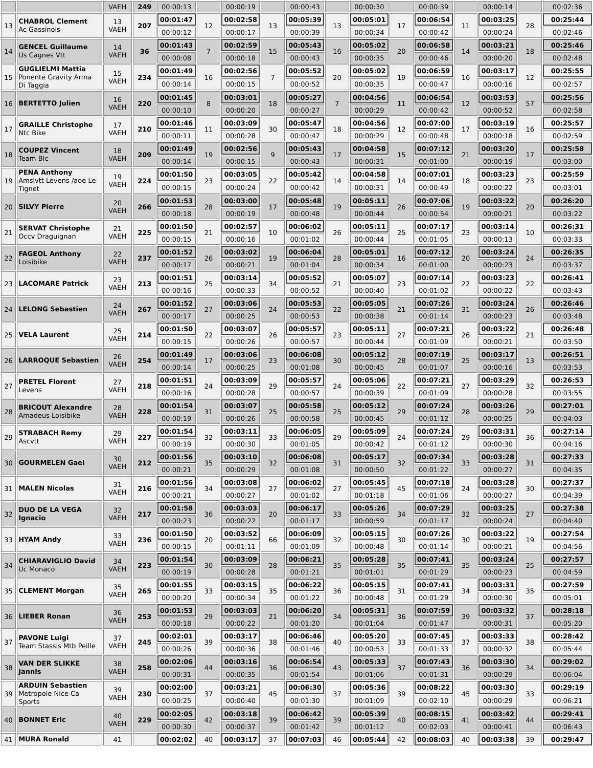| | | VAEH | 249 | 00:00:13 | | 00:00:19 | | 00:00:43 | | 00:00:30 | | 00:00:39 | | 00:00:14 | | 00:02:36 |
| 13 | CHABROL Clement Ac Gassinois | 13 VAEH | 207 | 00:01:47 | 12 | 00:02:58 | 13 | 00:05:39 | 13 | 00:05:01 | 17 | 00:06:54 | 11 | 00:03:25 | 28 | 00:25:44 |
| | | | | 00:00:12 | | 00:00:17 | | 00:00:39 | | 00:00:34 | | 00:00:42 | | 00:00:24 | | 00:02:46 |
| 14 | GENCEL Guillaume Us Cagnes Vtt | 14 VAEH | 36 | 00:01:43 | 7 | 00:02:59 | 15 | 00:05:43 | 16 | 00:05:02 | 20 | 00:06:58 | 14 | 00:03:21 | 18 | 00:25:46 |
| | | | | 00:00:08 | | 00:00:18 | | 00:00:43 | | 00:00:35 | | 00:00:46 | | 00:00:20 | | 00:02:48 |
| 15 | GUGLIELMI Mattia Ponente Gravity Arma Di Taggia | 15 VAEH | 234 | 00:01:49 | 16 | 00:02:56 | 7 | 00:05:52 | 20 | 00:05:02 | 19 | 00:06:59 | 16 | 00:03:17 | 12 | 00:25:55 |
| | | | | 00:00:14 | | 00:00:15 | | 00:00:52 | | 00:00:35 | | 00:00:47 | | 00:00:16 | | 00:02:57 |
| 16 | BERTETTO Julien | 16 VAEH | 220 | 00:01:45 | 8 | 00:03:01 | 18 | 00:05:27 | 7 | 00:04:56 | 11 | 00:06:54 | 12 | 00:03:53 | 57 | 00:25:56 |
| | | | | 00:00:10 | | 00:00:20 | | 00:00:27 | | 00:00:29 | | 00:00:42 | | 00:00:52 | | 00:02:58 |
| 17 | GRAILLE Christophe Ntc Bike | 17 VAEH | 210 | 00:01:46 | 11 | 00:03:09 | 30 | 00:05:47 | 18 | 00:04:56 | 12 | 00:07:00 | 17 | 00:03:19 | 16 | 00:25:57 |
| | | | | 00:00:11 | | 00:00:28 | | 00:00:47 | | 00:00:29 | | 00:00:48 | | 00:00:18 | | 00:02:59 |
| 18 | COUPEZ Vincent Team Blc | 18 VAEH | 209 | 00:01:49 | 19 | 00:02:56 | 9 | 00:05:43 | 17 | 00:04:58 | 15 | 00:07:12 | 21 | 00:03:20 | 17 | 00:25:58 |
| | | | | 00:00:14 | | 00:00:15 | | 00:00:43 | | 00:00:31 | | 00:01:00 | | 00:00:19 | | 00:03:00 |
| 19 | PENA Anthony Amslvtt Levens /aoe Le Tignet | 19 VAEH | 224 | 00:01:50 | 23 | 00:03:05 | 22 | 00:05:42 | 14 | 00:04:58 | 14 | 00:07:01 | 18 | 00:03:23 | 23 | 00:25:59 |
| | | | | 00:00:15 | | 00:00:24 | | 00:00:42 | | 00:00:31 | | 00:00:49 | | 00:00:22 | | 00:03:01 |
| 20 | SILVY Pierre | 20 VAEH | 266 | 00:01:53 | 28 | 00:03:00 | 17 | 00:05:48 | 19 | 00:05:11 | 26 | 00:07:06 | 19 | 00:03:22 | 20 | 00:26:20 |
| | | | | 00:00:18 | | 00:00:19 | | 00:00:48 | | 00:00:44 | | 00:00:54 | | 00:00:21 | | 00:03:22 |
| 21 | SERVAT Christophe Occv Draguignan | 21 VAEH | 225 | 00:01:50 | 21 | 00:02:57 | 10 | 00:06:02 | 26 | 00:05:11 | 25 | 00:07:17 | 23 | 00:03:14 | 10 | 00:26:31 |
| | | | | 00:00:15 | | 00:00:16 | | 00:01:02 | | 00:00:44 | | 00:01:05 | | 00:00:13 | | 00:03:33 |
| 22 | FAGEOL Anthony Loisibike | 22 VAEH | 237 | 00:01:52 | 26 | 00:03:02 | 19 | 00:06:04 | 28 | 00:05:01 | 16 | 00:07:12 | 20 | 00:03:24 | 24 | 00:26:35 |
| | | | | 00:00:17 | | 00:00:21 | | 00:01:04 | | 00:00:34 | | 00:01:00 | | 00:00:23 | | 00:03:37 |
| 23 | LACOMARE Patrick | 23 VAEH | 213 | 00:01:51 | 25 | 00:03:14 | 34 | 00:05:52 | 21 | 00:05:07 | 23 | 00:07:14 | 22 | 00:03:23 | 22 | 00:26:41 |
| | | | | 00:00:16 | | 00:00:33 | | 00:00:52 | | 00:00:40 | | 00:01:02 | | 00:00:22 | | 00:03:43 |
| 24 | LELONG Sebastien | 24 VAEH | 267 | 00:01:52 | 27 | 00:03:06 | 24 | 00:05:53 | 22 | 00:05:05 | 21 | 00:07:26 | 31 | 00:03:24 | 26 | 00:26:46 |
| | | | | 00:00:17 | | 00:00:25 | | 00:00:53 | | 00:00:38 | | 00:01:14 | | 00:00:23 | | 00:03:48 |
| 25 | VELA Laurent | 25 VAEH | 214 | 00:01:50 | 22 | 00:03:07 | 26 | 00:05:57 | 23 | 00:05:11 | 27 | 00:07:21 | 26 | 00:03:22 | 21 | 00:26:48 |
| | | | | 00:00:15 | | 00:00:26 | | 00:00:57 | | 00:00:44 | | 00:01:09 | | 00:00:21 | | 00:03:50 |
| 26 | LARROQUE Sebastien | 26 VAEH | 254 | 00:01:49 | 17 | 00:03:06 | 23 | 00:06:08 | 30 | 00:05:12 | 28 | 00:07:19 | 25 | 00:03:17 | 13 | 00:26:51 |
| | | | | 00:00:14 | | 00:00:25 | | 00:01:08 | | 00:00:45 | | 00:01:07 | | 00:00:16 | | 00:03:53 |
| 27 | PRETEL Florent Levens | 27 VAEH | 218 | 00:01:51 | 24 | 00:03:09 | 29 | 00:05:57 | 24 | 00:05:06 | 22 | 00:07:21 | 27 | 00:03:29 | 32 | 00:26:53 |
| | | | | 00:00:16 | | 00:00:28 | | 00:00:57 | | 00:00:39 | | 00:01:09 | | 00:00:28 | | 00:03:55 |
| 28 | BRICOUT Alexandre Amadeus Loisibike | 28 VAEH | 228 | 00:01:54 | 31 | 00:03:07 | 25 | 00:05:58 | 25 | 00:05:12 | 29 | 00:07:24 | 28 | 00:03:26 | 29 | 00:27:01 |
| | | | | 00:00:19 | | 00:00:26 | | 00:00:58 | | 00:00:45 | | 00:01:12 | | 00:00:25 | | 00:04:03 |
| 29 | STRABACH Remy Ascvtt | 29 VAEH | 227 | 00:01:54 | 32 | 00:03:11 | 33 | 00:06:05 | 29 | 00:05:09 | 24 | 00:07:24 | 29 | 00:03:31 | 36 | 00:27:14 |
| | | | | 00:00:19 | | 00:00:30 | | 00:01:05 | | 00:00:42 | | 00:01:12 | | 00:00:30 | | 00:04:16 |
| 30 | GOURMELEN Gael | 30 VAEH | 212 | 00:01:56 | 35 | 00:03:10 | 32 | 00:06:08 | 31 | 00:05:17 | 32 | 00:07:34 | 33 | 00:03:28 | 31 | 00:27:33 |
| | | | | 00:00:21 | | 00:00:29 | | 00:01:08 | | 00:00:50 | | 00:01:22 | | 00:00:27 | | 00:04:35 |
| 31 | MALEN Nicolas | 31 VAEH | 216 | 00:01:56 | 34 | 00:03:08 | 27 | 00:06:02 | 27 | 00:05:45 | 45 | 00:07:18 | 24 | 00:03:28 | 30 | 00:27:37 |
| | | | | 00:00:21 | | 00:00:27 | | 00:01:02 | | 00:01:18 | | 00:01:06 | | 00:00:27 | | 00:04:39 |
| 32 | DUO DE LA VEGA Ignacio | 32 VAEH | 217 | 00:01:58 | 36 | 00:03:03 | 20 | 00:06:17 | 33 | 00:05:26 | 34 | 00:07:29 | 32 | 00:03:25 | 27 | 00:27:38 |
| | | | | 00:00:23 | | 00:00:22 | | 00:01:17 | | 00:00:59 | | 00:01:17 | | 00:00:24 | | 00:04:40 |
| 33 | HYAM Andy | 33 VAEH | 236 | 00:01:50 | 20 | 00:03:52 | 66 | 00:06:09 | 32 | 00:05:15 | 30 | 00:07:26 | 30 | 00:03:22 | 19 | 00:27:54 |
| | | | | 00:00:15 | | 00:01:11 | | 00:01:09 | | 00:00:48 | | 00:01:14 | | 00:00:21 | | 00:04:56 |
| 34 | CHIARAVIGLIO David Uc Monaco | 34 VAEH | 223 | 00:01:54 | 30 | 00:03:09 | 28 | 00:06:21 | 35 | 00:05:28 | 35 | 00:07:41 | 35 | 00:03:24 | 25 | 00:27:57 |
| | | | | 00:00:19 | | 00:00:28 | | 00:01:21 | | 00:01:01 | | 00:01:29 | | 00:00:23 | | 00:04:59 |
| 35 | CLEMENT Morgan | 35 VAEH | 265 | 00:01:55 | 33 | 00:03:15 | 35 | 00:06:22 | 36 | 00:05:15 | 31 | 00:07:41 | 34 | 00:03:31 | 35 | 00:27:59 |
| | | | | 00:00:20 | | 00:00:34 | | 00:01:22 | | 00:00:48 | | 00:01:29 | | 00:00:30 | | 00:05:01 |
| 36 | LIEBER Ronan | 36 VAEH | 253 | 00:01:53 | 29 | 00:03:03 | 21 | 00:06:20 | 34 | 00:05:31 | 36 | 00:07:59 | 39 | 00:03:32 | 37 | 00:28:18 |
| | | | | 00:00:18 | | 00:00:22 | | 00:01:20 | | 00:01:04 | | 00:01:47 | | 00:00:31 | | 00:05:20 |
| 37 | PAVONE Luigi Team Stassis Mtb Peille | 37 VAEH | 245 | 00:02:01 | 39 | 00:03:17 | 38 | 00:06:46 | 40 | 00:05:20 | 33 | 00:07:45 | 37 | 00:03:33 | 38 | 00:28:42 |
| | | | | 00:00:26 | | 00:00:36 | | 00:01:46 | | 00:00:53 | | 00:01:33 | | 00:00:32 | | 00:05:44 |
| 38 | VAN DER SLIKKE Jannis | 38 VAEH | 258 | 00:02:06 | 44 | 00:03:16 | 36 | 00:06:54 | 43 | 00:05:33 | 37 | 00:07:43 | 36 | 00:03:30 | 34 | 00:29:02 |
| | | | | 00:00:31 | | 00:00:35 | | 00:01:54 | | 00:01:06 | | 00:01:31 | | 00:00:29 | | 00:06:04 |
| 39 | ARDUIN Sebastien Metropole Nice Ca Sports | 39 VAEH | 230 | 00:02:00 | 37 | 00:03:21 | 45 | 00:06:30 | 37 | 00:05:36 | 39 | 00:08:22 | 45 | 00:03:30 | 33 | 00:29:19 |
| | | | | 00:00:25 | | 00:00:40 | | 00:01:30 | | 00:01:09 | | 00:02:10 | | 00:00:29 | | 00:06:21 |
| 40 | BONNET Eric | 40 VAEH | 229 | 00:02:05 | 42 | 00:03:18 | 39 | 00:06:42 | 39 | 00:05:39 | 40 | 00:08:15 | 41 | 00:03:42 | 44 | 00:29:41 |
| | | | | 00:00:30 | | 00:00:37 | | 00:01:42 | | 00:01:12 | | 00:02:03 | | 00:00:41 | | 00:06:43 |
| 41 | MURA Ronald | 41 | | 00:02:02 | 40 | 00:03:17 | 37 | 00:07:03 | 46 | 00:05:44 | 42 | 00:08:03 | 40 | 00:03:38 | 39 | 00:29:47 |